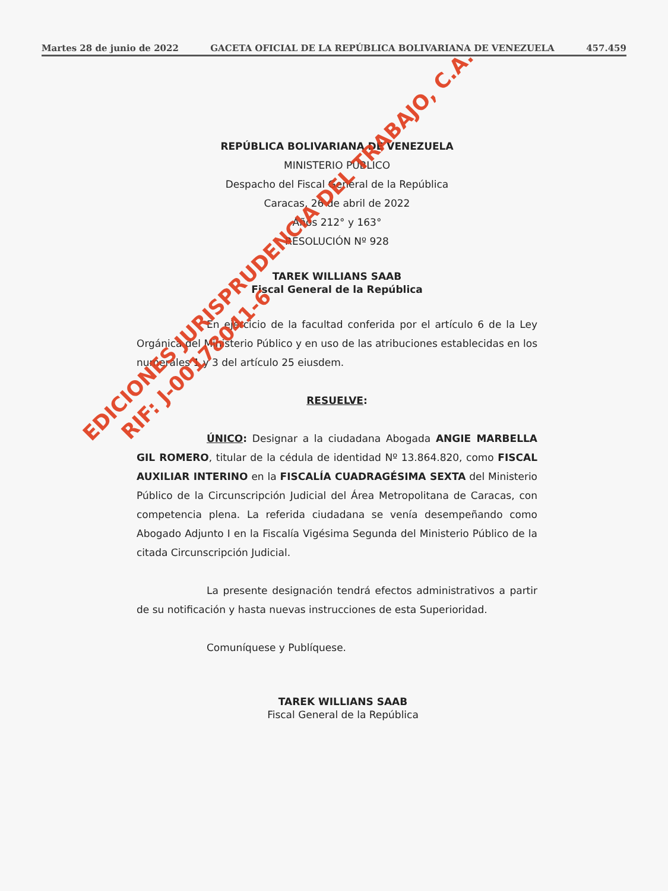Martes 28 de junio de 2022 GACETA OFICIAL DE LA REPÚBLICA BOLIVARIANA DE VENEZUELA 457.459
REPÚBLICA BOLIVARIANA DE VENEZUELA
MINISTERIO PÚBLICO
Despacho del Fiscal General de la República
Caracas, 26 de abril de 2022
Años 212° y 163°
RESOLUCIÓN Nº 928
TAREK WILLIANS SAAB
Fiscal General de la República
En ejercicio de la facultad conferida por el artículo 6 de la Ley Orgánica del Ministerio Público y en uso de las atribuciones establecidas en los numerales 1 y 3 del artículo 25 eiusdem.
RESUELVE:
ÚNICO: Designar a la ciudadana Abogada ANGIE MARBELLA GIL ROMERO, titular de la cédula de identidad Nº 13.864.820, como FISCAL AUXILIAR INTERINO en la FISCALÍA CUADRAGÉSIMA SEXTA del Ministerio Público de la Circunscripción Judicial del Área Metropolitana de Caracas, con competencia plena. La referida ciudadana se venía desempeñando como Abogado Adjunto I en la Fiscalía Vigésima Segunda del Ministerio Público de la citada Circunscripción Judicial.
La presente designación tendrá efectos administrativos a partir de su notificación y hasta nuevas instrucciones de esta Superioridad.
Comuníquese y Publíquese.
TAREK WILLIANS SAAB
Fiscal General de la República
EDICIONES JURISPRUDENCIA DEL TRABAJO, C.A.
RIF: J-00178041-6